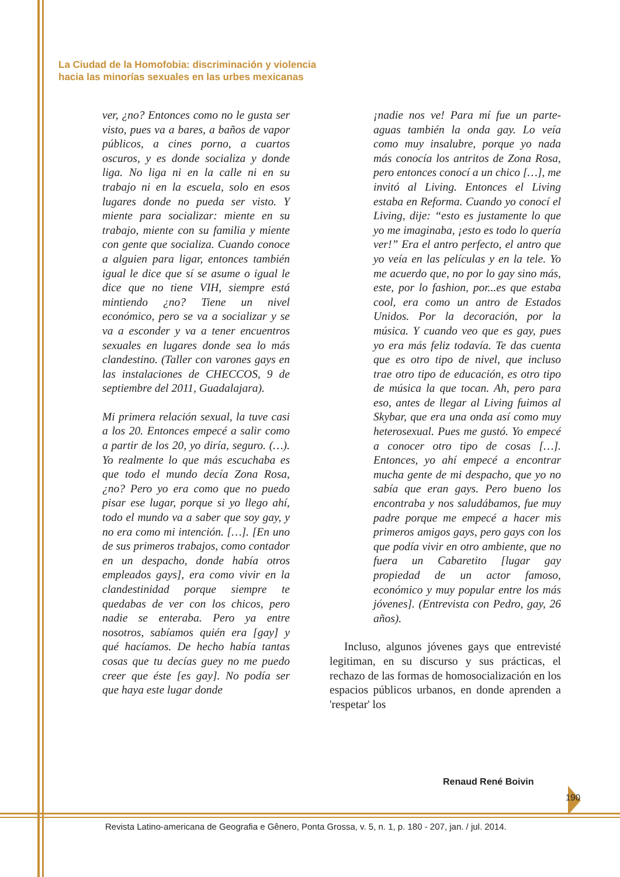La Ciudad de la Homofobia: discriminación y violencia
hacia las minorías sexuales en las urbes mexicanas
ver, ¿no? Entonces como no le gusta ser visto, pues va a bares, a baños de vapor públicos, a cines porno, a cuartos oscuros, y es donde socializa y donde liga. No liga ni en la calle ni en su trabajo ni en la escuela, solo en esos lugares donde no pueda ser visto. Y miente para socializar: miente en su trabajo, miente con su familia y miente con gente que socializa. Cuando conoce a alguien para ligar, entonces también igual le dice que sí se asume o igual le dice que no tiene VIH, siempre está mintiendo ¿no? Tiene un nivel económico, pero se va a socializar y se va a esconder y va a tener encuentros sexuales en lugares donde sea lo más clandestino. (Taller con varones gays en las instalaciones de CHECCOS, 9 de septiembre del 2011, Guadalajara).
Mi primera relación sexual, la tuve casi a los 20. Entonces empecé a salir como a partir de los 20, yo diría, seguro. (…). Yo realmente lo que más escuchaba es que todo el mundo decía Zona Rosa, ¿no? Pero yo era como que no puedo pisar ese lugar, porque si yo llego ahí, todo el mundo va a saber que soy gay, y no era como mi intención. […]. [En uno de sus primeros trabajos, como contador en un despacho, donde había otros empleados gays], era como vivir en la clandestinidad porque siempre te quedabas de ver con los chicos, pero nadie se enteraba. Pero ya entre nosotros, sabíamos quién era [gay] y qué hacíamos. De hecho había tantas cosas que tu decías guey no me puedo creer que éste [es gay]. No podía ser que haya este lugar donde
¡nadie nos ve! Para mí fue un parte-aguas también la onda gay. Lo veía como muy insalubre, porque yo nada más conocía los antritos de Zona Rosa, pero entonces conocí a un chico […], me invitó al Living. Entonces el Living estaba en Reforma. Cuando yo conocí el Living, dije: “esto es justamente lo que yo me imaginaba, ¡esto es todo lo quería ver!” Era el antro perfecto, el antro que yo veía en las películas y en la tele. Yo me acuerdo que, no por lo gay sino más, este, por lo fashion, por...es que estaba cool, era como un antro de Estados Unidos. Por la decoración, por la música. Y cuando veo que es gay, pues yo era más feliz todavía. Te das cuenta que es otro tipo de nivel, que incluso trae otro tipo de educación, es otro tipo de música la que tocan. Ah, pero para eso, antes de llegar al Living fuimos al Skybar, que era una onda así como muy heterosexual. Pues me gustó. Yo empecé a conocer otro tipo de cosas […]. Entonces, yo ahí empecé a encontrar mucha gente de mi despacho, que yo no sabía que eran gays. Pero bueno los encontraba y nos saludábamos, fue muy padre porque me empecé a hacer mis primeros amigos gays, pero gays con los que podía vivir en otro ambiente, que no fuera un Cabaretito [lugar gay propiedad de un actor famoso, económico y muy popular entre los más jóvenes]. (Entrevista con Pedro, gay, 26 años).
Incluso, algunos jóvenes gays que entrevisté legitiman, en su discurso y sus prácticas, el rechazo de las formas de homosocialización en los espacios públicos urbanos, en donde aprenden a 'respetar' los
Renaud René Boivin
190
Revista Latino-americana de Geografia e Gênero, Ponta Grossa, v. 5, n. 1, p. 180 - 207, jan. / jul. 2014.